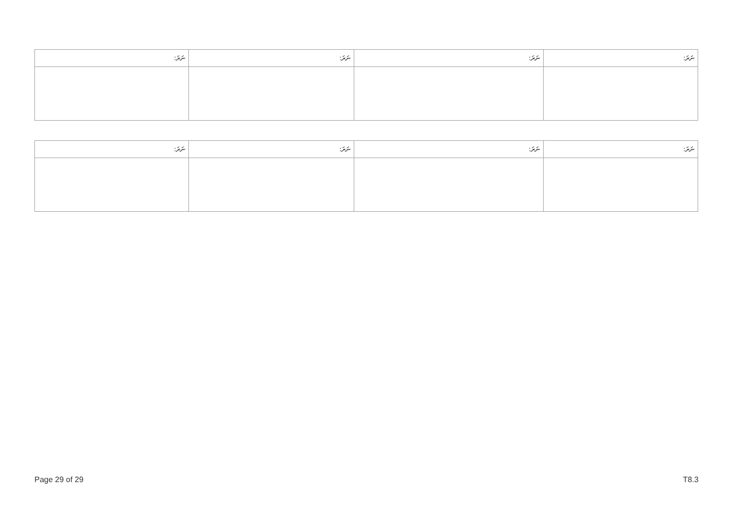| ނަރަ: | ނަރަ: | ނަރަ: | ނަރަ: |
| --- | --- | --- | --- |
| ނަރަ: | ނަރަ: | ނަރަ: | ނަރަ: |
| --- | --- | --- | --- |
Page 29 of 29 T8.3